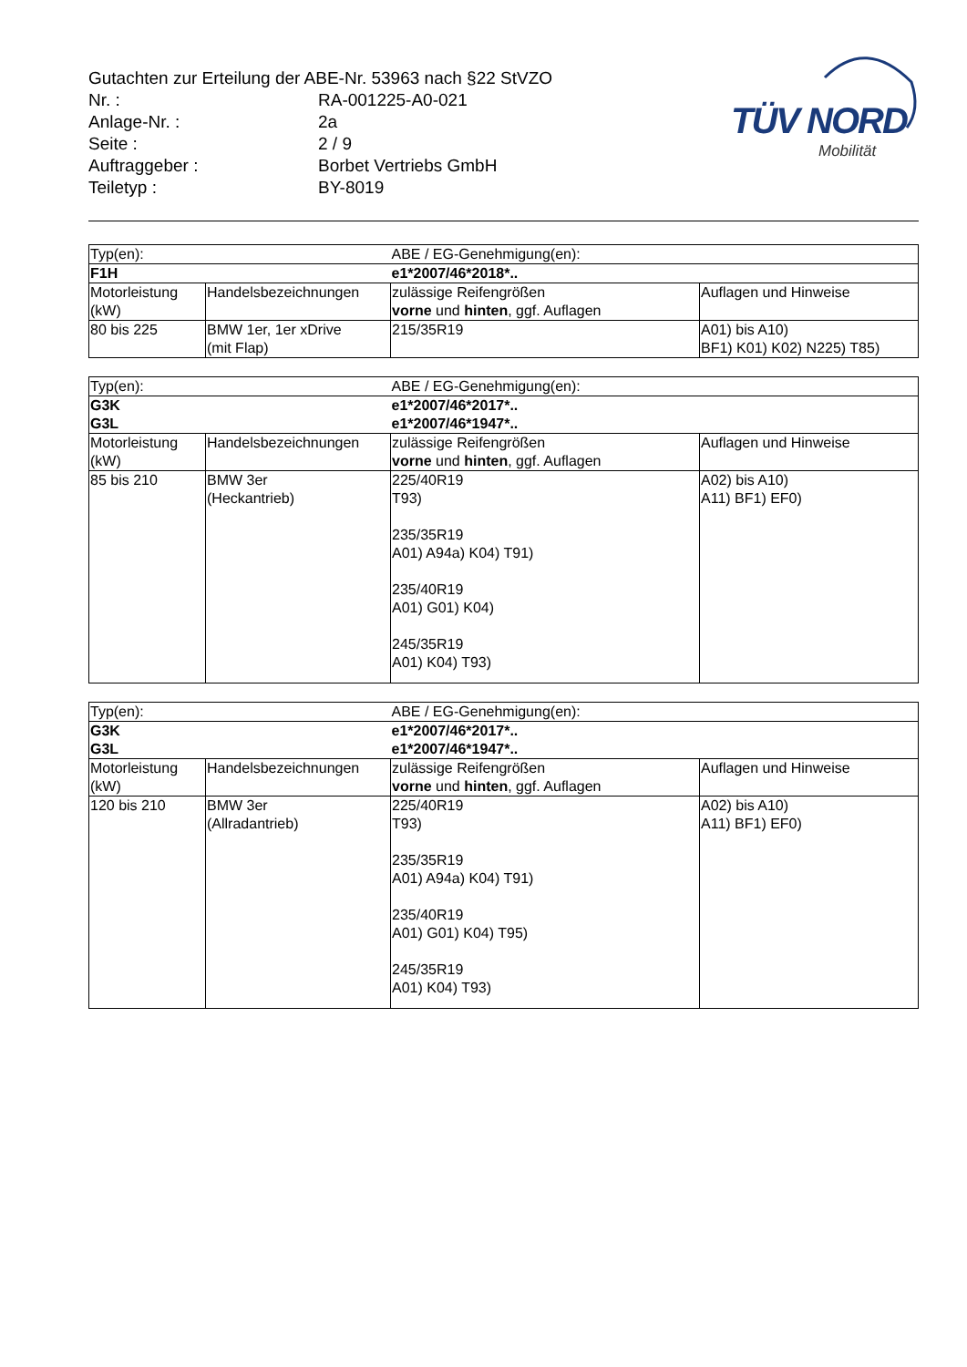Gutachten zur Erteilung der ABE-Nr. 53963 nach §22 StVZO
| Nr. : | RA-001225-A0-021 |
| Anlage-Nr. : | 2a |
| Seite : | 2 / 9 |
| Auftraggeber : | Borbet Vertriebs GmbH |
| Teiletyp : | BY-8019 |
TÜV NORD
Mobilität
| Typ(en): | | ABE / EG-Genehmigung(en): | |
| F1H | | e1*2007/46*2018*.. | |
| Motorleistung (kW) | Handelsbezeichnungen | zulässige Reifengrößen vorne und hinten , ggf. Auflagen | Auflagen und Hinweise |
| 80 bis 225 | BMW 1er, 1er xDrive (mit Flap) | 215/35R19 | A01) bis A10) BF1) K01) K02) N225) T85) |
| Typ(en): | | ABE / EG-Genehmigung(en): | |
| G3K G3L | | e1*2007/46*2017*.. e1*2007/46*1947*.. | |
| Motorleistung (kW) | Handelsbezeichnungen | zulässige Reifengrößen vorne und hinten , ggf. Auflagen | Auflagen und Hinweise |
| 85 bis 210 | BMW 3er (Heckantrieb) | 225/40R19 T93) 235/35R19 A01) A94a) K04) T91) 235/40R19 A01) G01) K04) 245/35R19 A01) K04) T93) | A02) bis A10) A11) BF1) EF0) |
| Typ(en): | | ABE / EG-Genehmigung(en): | |
| G3K G3L | | e1*2007/46*2017*.. e1*2007/46*1947*.. | |
| Motorleistung (kW) | Handelsbezeichnungen | zulässige Reifengrößen vorne und hinten , ggf. Auflagen | Auflagen und Hinweise |
| 120 bis 210 | BMW 3er (Allradantrieb) | 225/40R19 T93) 235/35R19 A01) A94a) K04) T91) 235/40R19 A01) G01) K04) T95) 245/35R19 A01) K04) T93) | A02) bis A10) A11) BF1) EF0) |